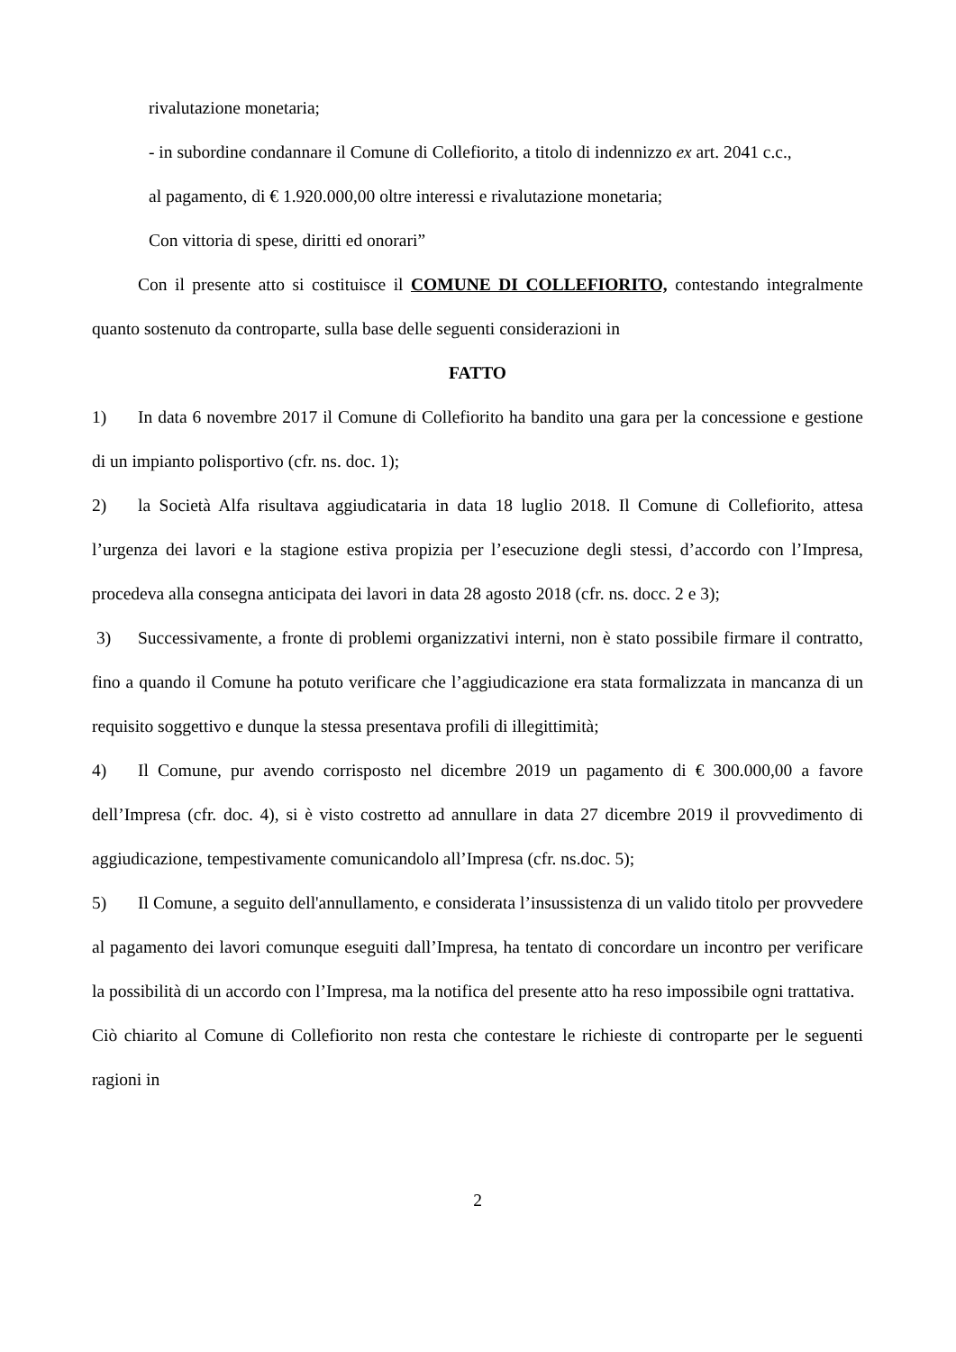rivalutazione monetaria;
- in subordine condannare il Comune di Collefiorito, a titolo di indennizzo ex art. 2041 c.c.,
al pagamento, di € 1.920.000,00 oltre interessi e rivalutazione monetaria;
Con vittoria di spese, diritti ed onorari”
Con il presente atto si costituisce il COMUNE DI COLLEFIORITO, contestando integralmente quanto sostenuto da controparte, sulla base delle seguenti considerazioni in
FATTO
1) In data 6 novembre 2017 il Comune di Collefiorito ha bandito una gara per la concessione e gestione di un impianto polisportivo (cfr. ns. doc. 1);
2) la Società Alfa risultava aggiudicataria in data 18 luglio 2018. Il Comune di Collefiorito, attesa l’urgenza dei lavori e la stagione estiva propizia per l’esecuzione degli stessi, d’accordo con l’Impresa, procedeva alla consegna anticipata dei lavori in data 28 agosto 2018 (cfr. ns. docc. 2 e 3);
3) Successivamente, a fronte di problemi organizzativi interni, non è stato possibile firmare il contratto, fino a quando il Comune ha potuto verificare che l’aggiudicazione era stata formalizzata in mancanza di un requisito soggettivo e dunque la stessa presentava profili di illegittimità;
4) Il Comune, pur avendo corrisposto nel dicembre 2019 un pagamento di € 300.000,00 a favore dell’Impresa (cfr. doc. 4), si è visto costretto ad annullare in data 27 dicembre 2019 il provvedimento di aggiudicazione, tempestivamente comunicandolo all’Impresa (cfr. ns.doc. 5);
5) Il Comune, a seguito dell'annullamento, e considerata l’insussistenza di un valido titolo per provvedere al pagamento dei lavori comunque eseguiti dall’Impresa, ha tentato di concordare un incontro per verificare la possibilità di un accordo con l’Impresa, ma la notifica del presente atto ha reso impossibile ogni trattativa.
Ciò chiarito al Comune di Collefiorito non resta che contestare le richieste di controparte per le seguenti ragioni in
2